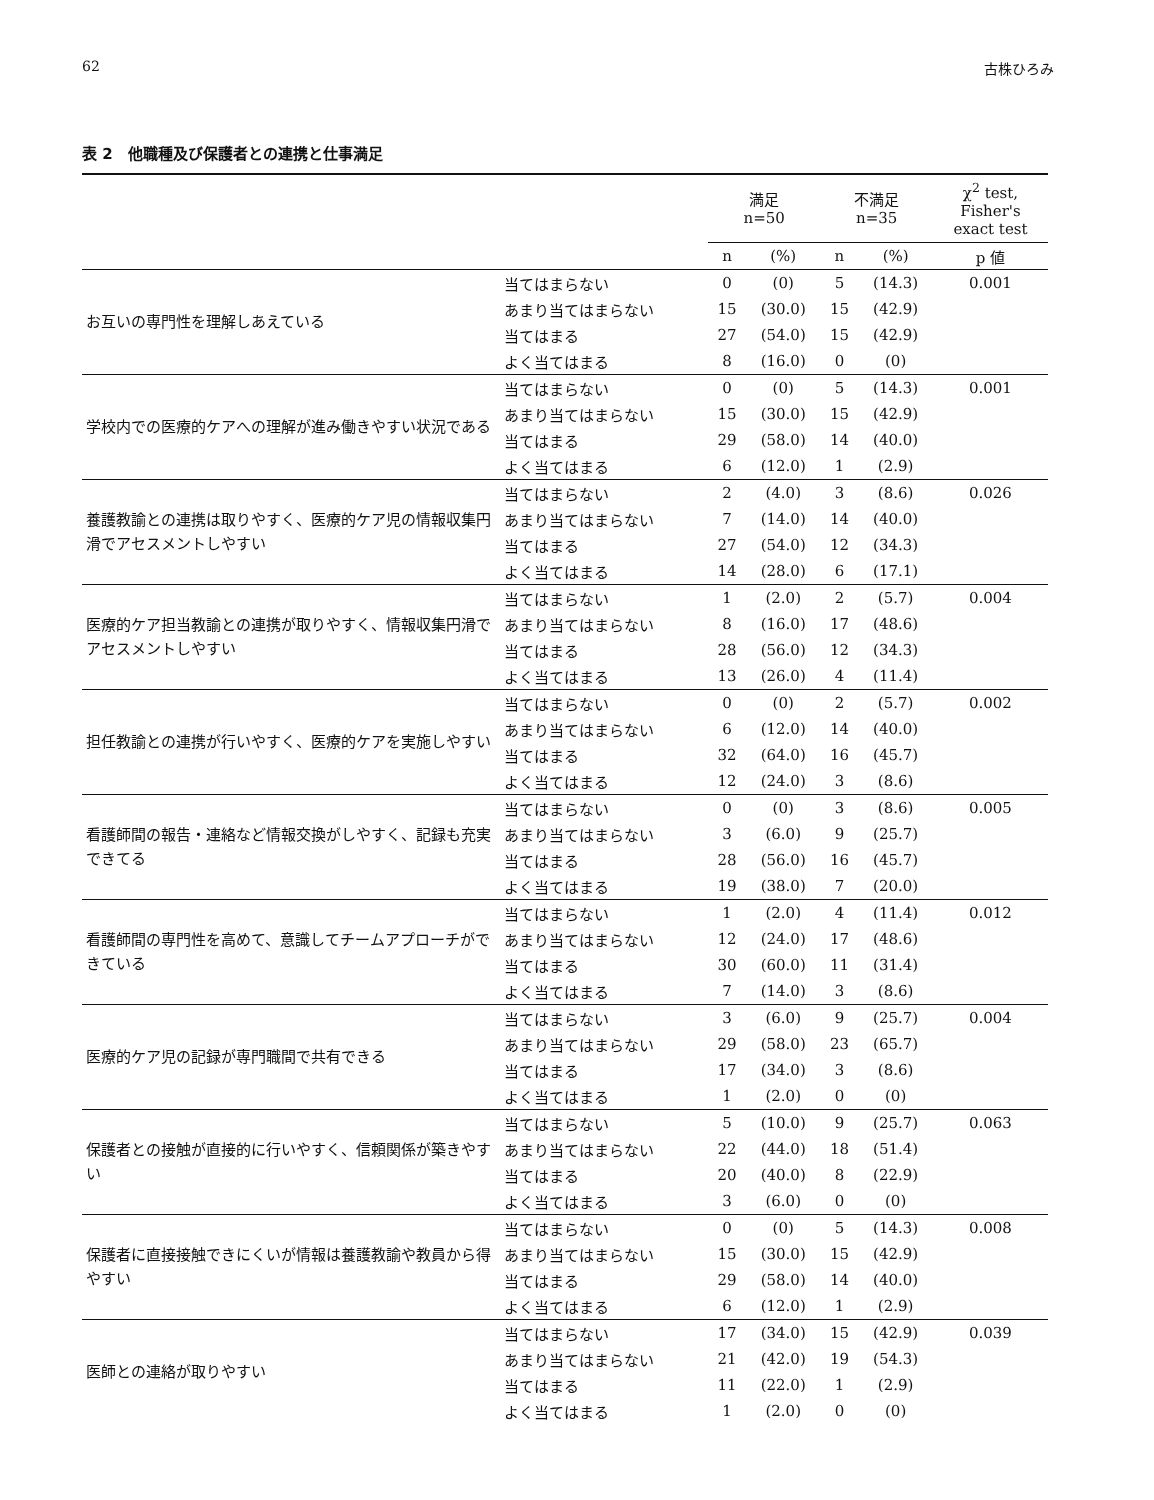62 古株ひろみ
表 2　他職種及び保護者との連携と仕事満足
| | | 満足 n=50 | | 不満足 n=35 | | χ<sup>2</sup> test, Fisher's exact test |
| --- | --- | --- | --- | --- | --- | --- |
| | | n | (%) | n | (%) | p 値 |
| お互いの専門性を理解しあえている | 当てはまらない | 0 | (0) | 5 | (14.3) | 0.001 |
| | あまり当てはまらない | 15 | (30.0) | 15 | (42.9) | |
| | 当てはまる | 27 | (54.0) | 15 | (42.9) | |
| | よく当てはまる | 8 | (16.0) | 0 | (0) | |
| 学校内での医療的ケアへの理解が進み働きやすい状況である | 当てはまらない | 0 | (0) | 5 | (14.3) | 0.001 |
| | あまり当てはまらない | 15 | (30.0) | 15 | (42.9) | |
| | 当てはまる | 29 | (58.0) | 14 | (40.0) | |
| | よく当てはまる | 6 | (12.0) | 1 | (2.9) | |
| 養護教諭との連携は取りやすく、医療的ケア児の情報収集円滑でアセスメントしやすい | 当てはまらない | 2 | (4.0) | 3 | (8.6) | 0.026 |
| | あまり当てはまらない | 7 | (14.0) | 14 | (40.0) | |
| | 当てはまる | 27 | (54.0) | 12 | (34.3) | |
| | よく当てはまる | 14 | (28.0) | 6 | (17.1) | |
| 医療的ケア担当教諭との連携が取りやすく、情報収集円滑でアセスメントしやすい | 当てはまらない | 1 | (2.0) | 2 | (5.7) | 0.004 |
| | あまり当てはまらない | 8 | (16.0) | 17 | (48.6) | |
| | 当てはまる | 28 | (56.0) | 12 | (34.3) | |
| | よく当てはまる | 13 | (26.0) | 4 | (11.4) | |
| 担任教諭との連携が行いやすく、医療的ケアを実施しやすい | 当てはまらない | 0 | (0) | 2 | (5.7) | 0.002 |
| | あまり当てはまらない | 6 | (12.0) | 14 | (40.0) | |
| | 当てはまる | 32 | (64.0) | 16 | (45.7) | |
| | よく当てはまる | 12 | (24.0) | 3 | (8.6) | |
| 看護師間の報告・連絡など情報交換がしやすく、記録も充実できてる | 当てはまらない | 0 | (0) | 3 | (8.6) | 0.005 |
| | あまり当てはまらない | 3 | (6.0) | 9 | (25.7) | |
| | 当てはまる | 28 | (56.0) | 16 | (45.7) | |
| | よく当てはまる | 19 | (38.0) | 7 | (20.0) | |
| 看護師間の専門性を高めて、意識してチームアプローチができている | 当てはまらない | 1 | (2.0) | 4 | (11.4) | 0.012 |
| | あまり当てはまらない | 12 | (24.0) | 17 | (48.6) | |
| | 当てはまる | 30 | (60.0) | 11 | (31.4) | |
| | よく当てはまる | 7 | (14.0) | 3 | (8.6) | |
| 医療的ケア児の記録が専門職間で共有できる | 当てはまらない | 3 | (6.0) | 9 | (25.7) | 0.004 |
| | あまり当てはまらない | 29 | (58.0) | 23 | (65.7) | |
| | 当てはまる | 17 | (34.0) | 3 | (8.6) | |
| | よく当てはまる | 1 | (2.0) | 0 | (0) | |
| 保護者との接触が直接的に行いやすく、信頼関係が築きやすい | 当てはまらない | 5 | (10.0) | 9 | (25.7) | 0.063 |
| | あまり当てはまらない | 22 | (44.0) | 18 | (51.4) | |
| | 当てはまる | 20 | (40.0) | 8 | (22.9) | |
| | よく当てはまる | 3 | (6.0) | 0 | (0) | |
| 保護者に直接接触できにくいが情報は養護教諭や教員から得やすい | 当てはまらない | 0 | (0) | 5 | (14.3) | 0.008 |
| | あまり当てはまらない | 15 | (30.0) | 15 | (42.9) | |
| | 当てはまる | 29 | (58.0) | 14 | (40.0) | |
| | よく当てはまる | 6 | (12.0) | 1 | (2.9) | |
| 医師との連絡が取りやすい | 当てはまらない | 17 | (34.0) | 15 | (42.9) | 0.039 |
| | あまり当てはまらない | 21 | (42.0) | 19 | (54.3) | |
| | 当てはまる | 11 | (22.0) | 1 | (2.9) | |
| | よく当てはまる | 1 | (2.0) | 0 | (0) | |